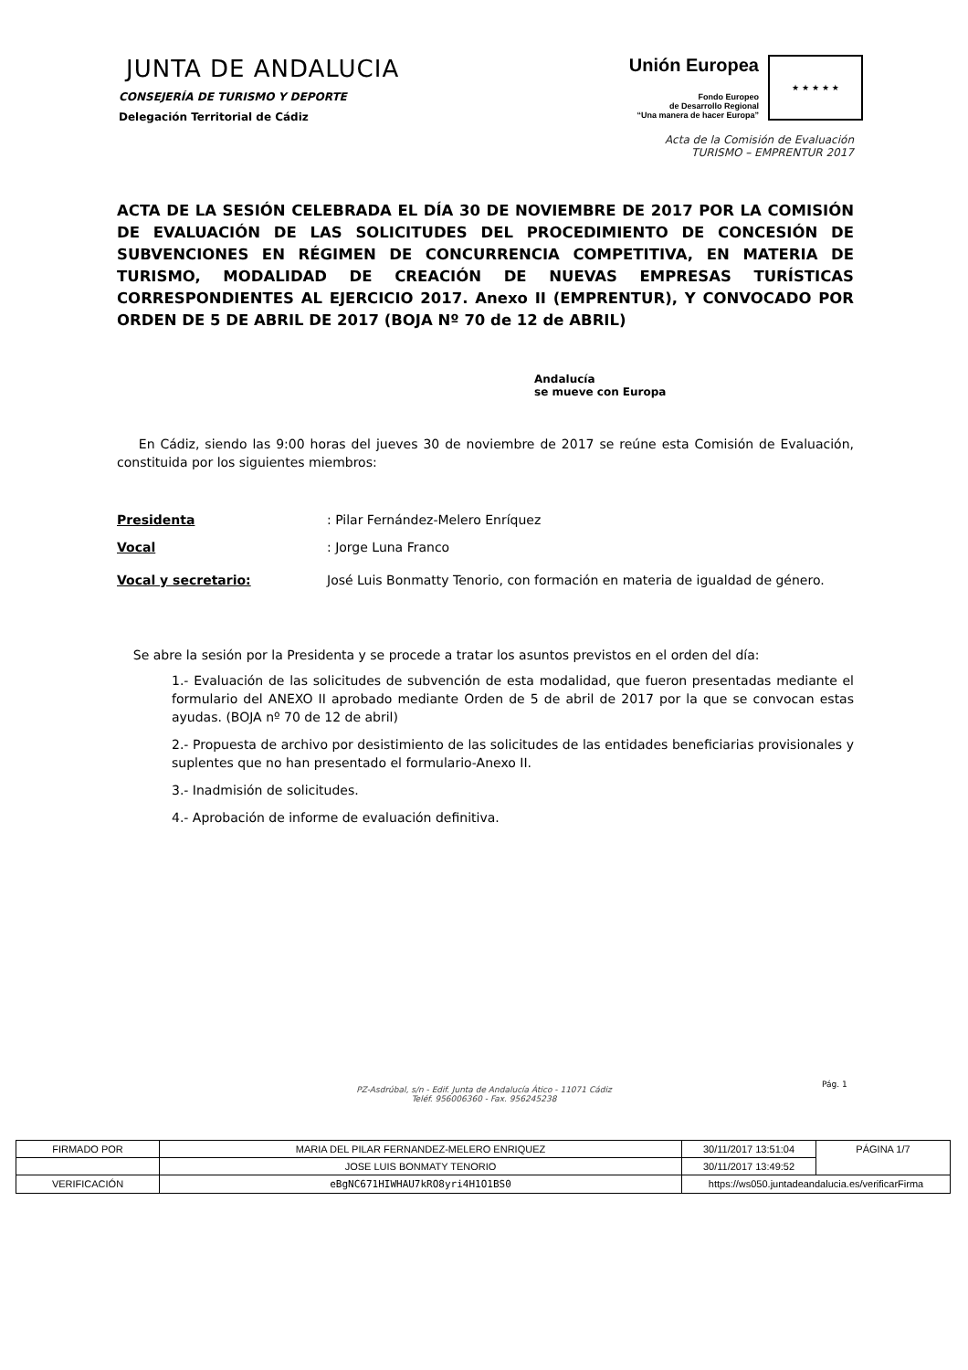JUNTA DE ANDALUCIA
CONSEJERÍA DE TURISMO Y DEPORTE
Delegación Territorial de Cádiz
Unión Europea
Fondo Europeo
de Desarrollo Regional
“Una manera de hacer Europa”
★ ★ ★ ★ ★
Acta de la Comisión de Evaluación
TURISMO – EMPRENTUR 2017
ACTA DE LA SESIÓN CELEBRADA EL DÍA 30 DE NOVIEMBRE DE 2017 POR LA COMISIÓN DE EVALUACIÓN DE LAS SOLICITUDES DEL PROCEDIMIENTO DE CONCESIÓN DE SUBVENCIONES EN RÉGIMEN DE CONCURRENCIA COMPETITIVA, EN MATERIA DE TURISMO, MODALIDAD DE CREACIÓN DE NUEVAS EMPRESAS TURÍSTICAS CORRESPONDIENTES AL EJERCICIO 2017. Anexo II (EMPRENTUR), Y CONVOCADO POR ORDEN DE 5 DE ABRIL DE 2017 (BOJA Nº 70 de 12 de ABRIL)
Andalucía
se mueve con Europa
En Cádiz, siendo las 9:00 horas del jueves 30 de noviembre de 2017 se reúne esta Comisión de Evaluación, constituida por los siguientes miembros:
Presidenta: Pilar Fernández-Melero Enríquez
Vocal: Jorge Luna Franco
Vocal y secretario: José Luis Bonmatty Tenorio, con formación en materia de igualdad de género.
Se abre la sesión por la Presidenta y se procede a tratar los asuntos previstos en el orden del día:
1.- Evaluación de las solicitudes de subvención de esta modalidad, que fueron presentadas mediante el formulario del ANEXO II aprobado mediante Orden de 5 de abril de 2017 por la que se convocan estas ayudas. (BOJA nº 70 de 12 de abril)
2.- Propuesta de archivo por desistimiento de las solicitudes de las entidades beneficiarias provisionales y suplentes que no han presentado el formulario-Anexo II.
3.- Inadmisión de solicitudes.
4.- Aprobación de informe de evaluación definitiva.
Pág. 1
PZ-Asdrúbal, s/n - Edif. Junta de Andalucía Ático - 11071 Cádiz
Teléf. 956006360 - Fax. 956245238
| FIRMADO POR | MARIA DEL PILAR FERNANDEZ-MELERO ENRIQUEZ | | 30/11/2017 13:51:04 | PÁGINA 1/7 |
| | JOSE LUIS BONMATY TENORIO | | 30/11/2017 13:49:52 | |
| VERIFICACIÓN | eBgNC671HIWHAU7kRO8yri4H1O1BS0 | https://ws050.juntadeandalucia.es/verificarFirma | | |